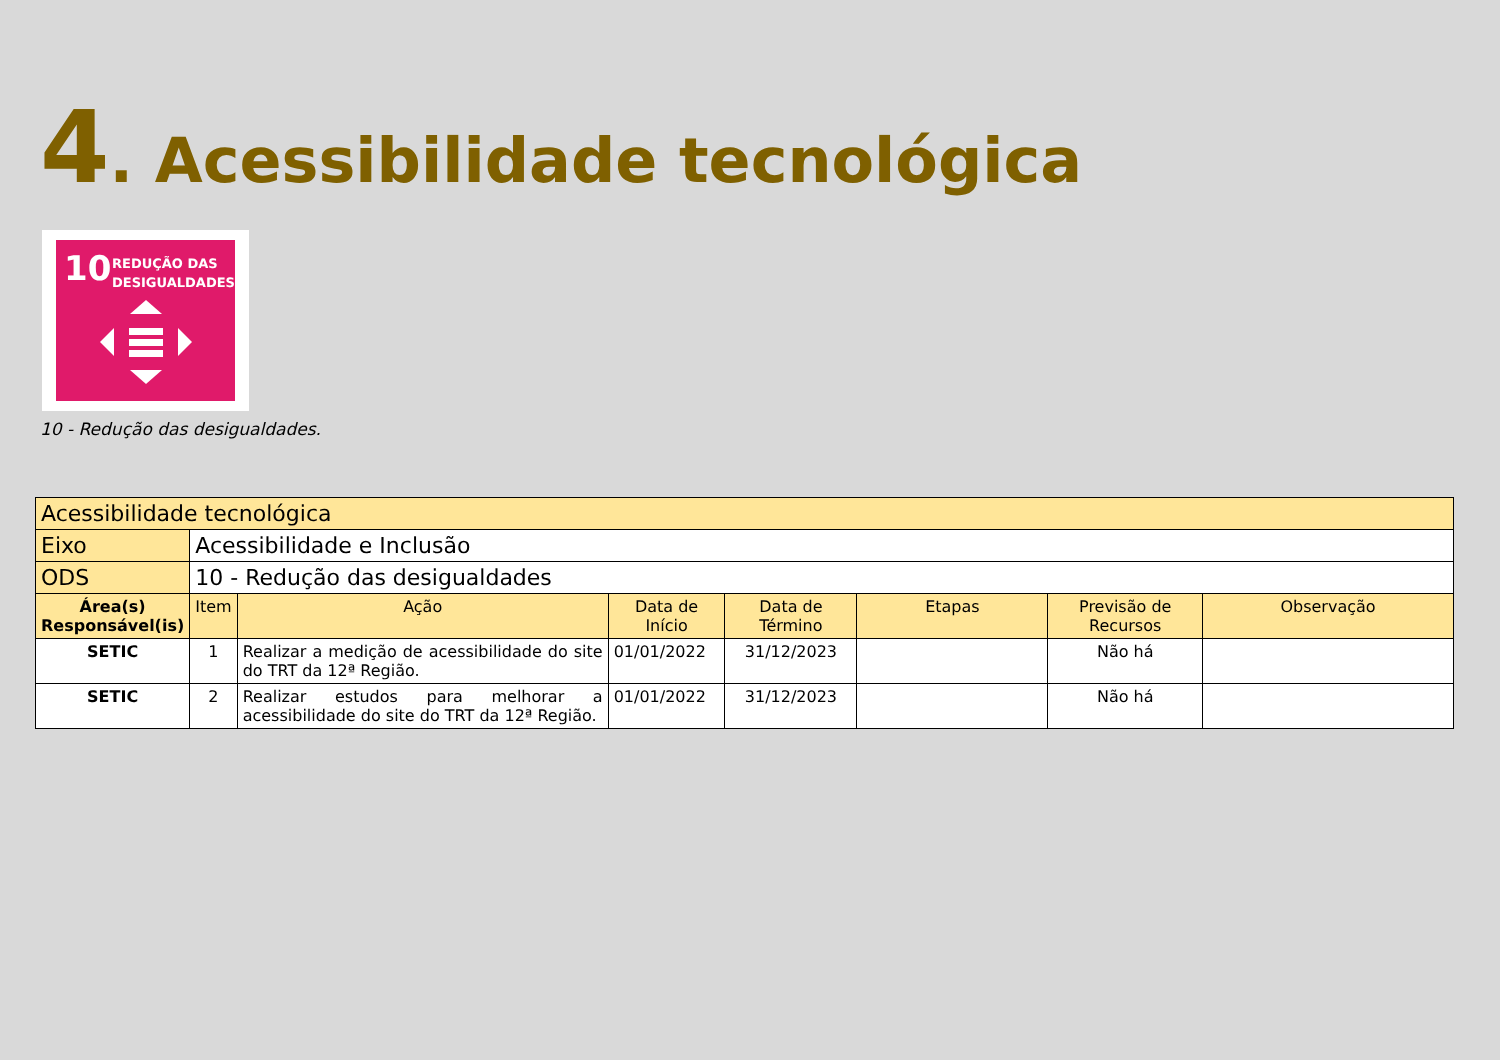4. Acessibilidade tecnológica
10
REDUÇÃO DAS
DESIGUALDADES
10 - Redução das desigualdades.
| Acessibilidade tecnológica | | | | | | | |
| Eixo | Acessibilidade e Inclusão | | | | | | |
| ODS | 10 - Redução das desigualdades | | | | | | |
| Área(s) Responsável(is) | Item | Ação | Data de Início | Data de Término | Etapas | Previsão de Recursos | Observação |
| SETIC | 1 | Realizar a medição de acessibilidade do site do TRT da 12ª Região. | 01/01/2022 | 31/12/2023 | | Não há | |
| SETIC | 2 | Realizar estudos para melhorar a acessibilidade do site do TRT da 12ª Região. | 01/01/2022 | 31/12/2023 | | Não há | |